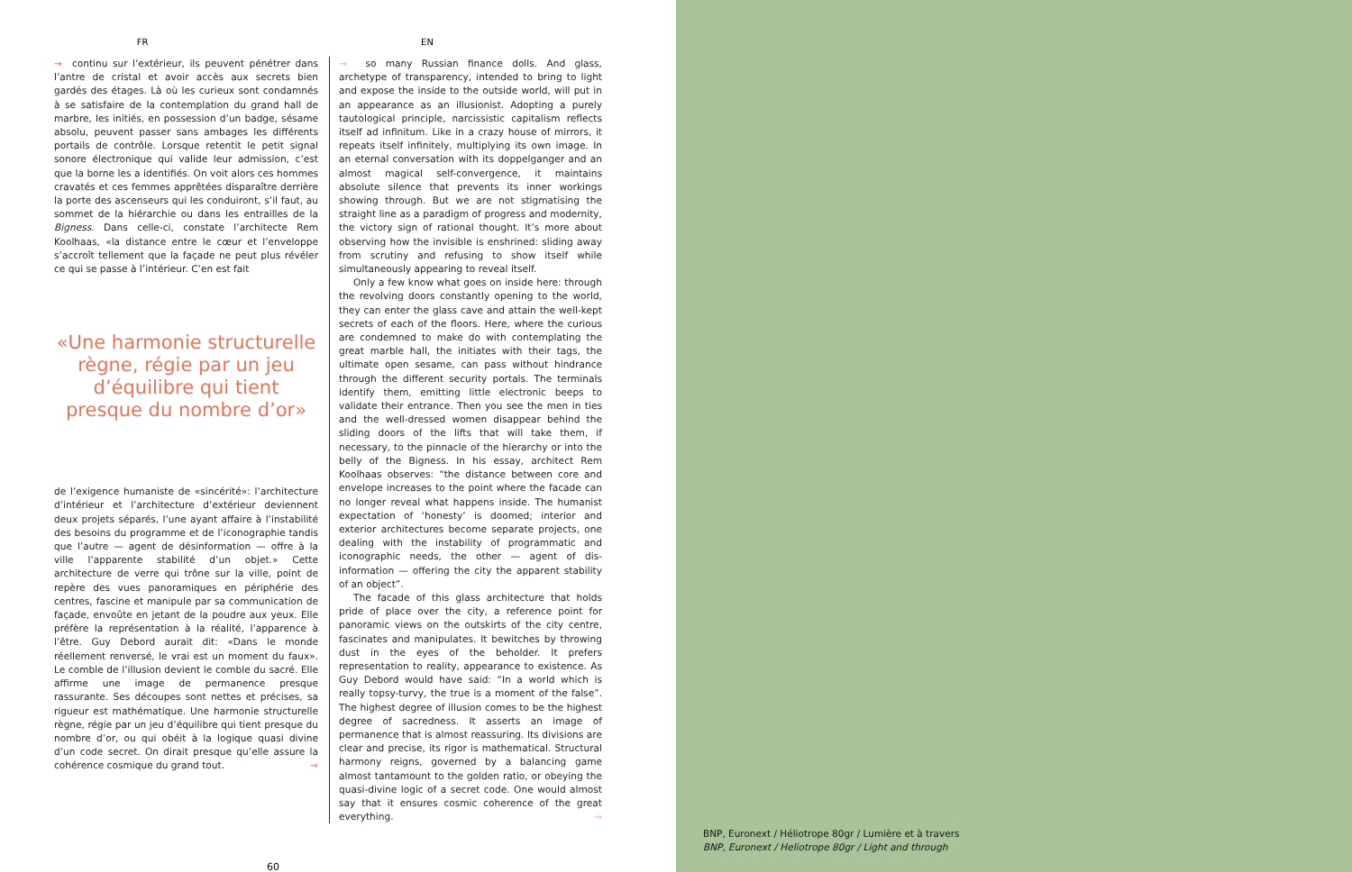FR EN
→ continu sur l’extérieur, ils peuvent pénétrer dans l’antre de cristal et avoir accès aux secrets bien gardés des étages. Là où les curieux sont condamnés à se satisfaire de la contemplation du grand hall de marbre, les initiés, en possession d’un badge, sésame absolu, peuvent passer sans ambages les différents portails de contrôle. Lorsque retentit le petit signal sonore électronique qui valide leur admission, c’est que la borne les a identifiés. On voit alors ces hommes cravatés et ces femmes apprêtées disparaître derrière la porte des ascenseurs qui les conduiront, s’il faut, au sommet de la hiérarchie ou dans les entrailles de la Bigness. Dans celle-ci, constate l’architecte Rem Koolhaas, «la distance entre le cœur et l’enveloppe s’accroît tellement que la façade ne peut plus révéler ce qui se passe à l’intérieur. C’en est fait
«Une harmonie structurelle règne, régie par un jeu d’équilibre qui tient presque du nombre d’or»
de l’exigence humaniste de «sincérité»: l’architecture d’intérieur et l’architecture d’extérieur deviennent deux projets séparés, l’une ayant affaire à l’instabilité des besoins du programme et de l’iconographie tandis que l’autre — agent de désinformation — offre à la ville l’apparente stabilité d’un objet.» Cette architecture de verre qui trône sur la ville, point de repère des vues panoramiques en périphérie des centres, fascine et manipule par sa communication de façade, envoûte en jetant de la poudre aux yeux. Elle préfère la représentation à la réalité, l’apparence à l’être. Guy Debord aurait dit: «Dans le monde réellement renversé, le vrai est un moment du faux». Le comble de l’illusion devient le comble du sacré. Elle affirme une image de permanence presque rassurante. Ses découpes sont nettes et précises, sa rigueur est mathématique. Une harmonie structurelle règne, régie par un jeu d’équilibre qui tient presque du nombre d’or, ou qui obéit à la logique quasi divine d’un code secret. On dirait presque qu’elle assure la cohérence cosmique du grand tout. →
→ so many Russian finance dolls. And glass, archetype of transparency, intended to bring to light and expose the inside to the outside world, will put in an appearance as an illusionist. Adopting a purely tautological principle, narcissistic capitalism reflects itself ad infinitum. Like in a crazy house of mirrors, it repeats itself infinitely, multiplying its own image. In an eternal conversation with its doppelganger and an almost magical self-convergence, it maintains absolute silence that prevents its inner workings showing through. But we are not stigmatising the straight line as a paradigm of progress and modernity, the victory sign of rational thought. It’s more about observing how the invisible is enshrined: sliding away from scrutiny and refusing to show itself while simultaneously appearing to reveal itself.
Only a few know what goes on inside here: through the revolving doors constantly opening to the world, they can enter the glass cave and attain the well-kept secrets of each of the floors. Here, where the curious are condemned to make do with contemplating the great marble hall, the initiates with their tags, the ultimate open sesame, can pass without hindrance through the different security portals. The terminals identify them, emitting little electronic beeps to validate their entrance. Then you see the men in ties and the well-dressed women disappear behind the sliding doors of the lifts that will take them, if necessary, to the pinnacle of the hierarchy or into the belly of the Bigness. In his essay, architect Rem Koolhaas observes: “the distance between core and envelope increases to the point where the facade can no longer reveal what happens inside. The humanist expectation of ‘honesty’ is doomed; interior and exterior architectures become separate projects, one dealing with the instability of programmatic and iconographic needs, the other — agent of dis-information — offering the city the apparent stability of an object”.
The facade of this glass architecture that holds pride of place over the city, a reference point for panoramic views on the outskirts of the city centre, fascinates and manipulates. It bewitches by throwing dust in the eyes of the beholder. It prefers representation to reality, appearance to existence. As Guy Debord would have said: “In a world which is really topsy-turvy, the true is a moment of the false”. The highest degree of illusion comes to be the highest degree of sacredness. It asserts an image of permanence that is almost reassuring. Its divisions are clear and precise, its rigor is mathematical. Structural harmony reigns, governed by a balancing game almost tantamount to the golden ratio, or obeying the quasi-divine logic of a secret code. One would almost say that it ensures cosmic coherence of the great everything. →
60
BNP, Euronext / Héliotrope 80gr / Lumière et à travers
BNP, Euronext / Heliotrope 80gr / Light and through